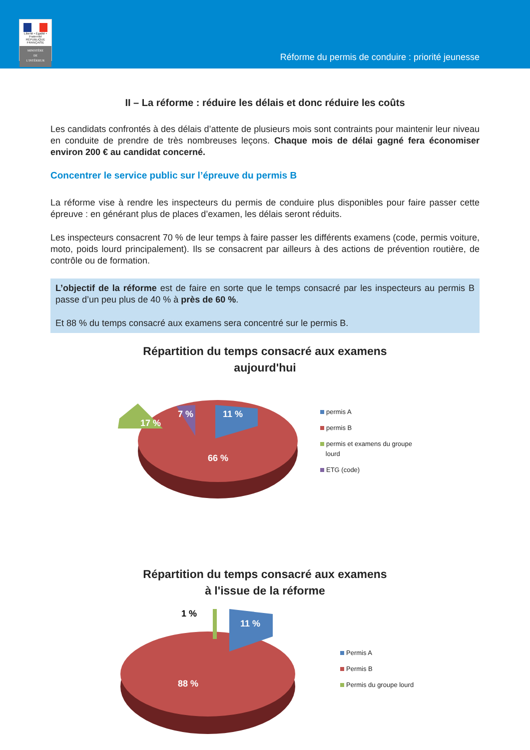Liberté • Égalité • Fraternité
RÉPUBLIQUE FRANÇAISE
MINISTÈRE
DE
L'INTÉRIEUR
Réforme du permis de conduire : priorité jeunesse
II – La réforme : réduire les délais et donc réduire les coûts
Les candidats confrontés à des délais d’attente de plusieurs mois sont contraints pour maintenir leur niveau en conduite de prendre de très nombreuses leçons. Chaque mois de délai gagné fera économiser environ 200 € au candidat concerné.
Concentrer le service public sur l’épreuve du permis B
La réforme vise à rendre les inspecteurs du permis de conduire plus disponibles pour faire passer cette épreuve : en générant plus de places d’examen, les délais seront réduits.
Les inspecteurs consacrent 70 % de leur temps à faire passer les différents examens (code, permis voiture, moto, poids lourd principalement). Ils se consacrent par ailleurs à des actions de prévention routière, de contrôle ou de formation.
L’objectif de la réforme est de faire en sorte que le temps consacré par les inspecteurs au permis B passe d’un peu plus de 40 % à près de 60 %.
Et 88 % du temps consacré aux examens sera concentré sur le permis B.
Répartition du temps consacré aux examens
aujourd'hui
17 %
7 %
11 %
66 %
permis A
permis B
permis et examens du groupe
lourd
ETG (code)
Répartition du temps consacré aux examens
à l'issue de la réforme
1 %
11 %
88 %
Permis A
Permis B
Permis du groupe lourd